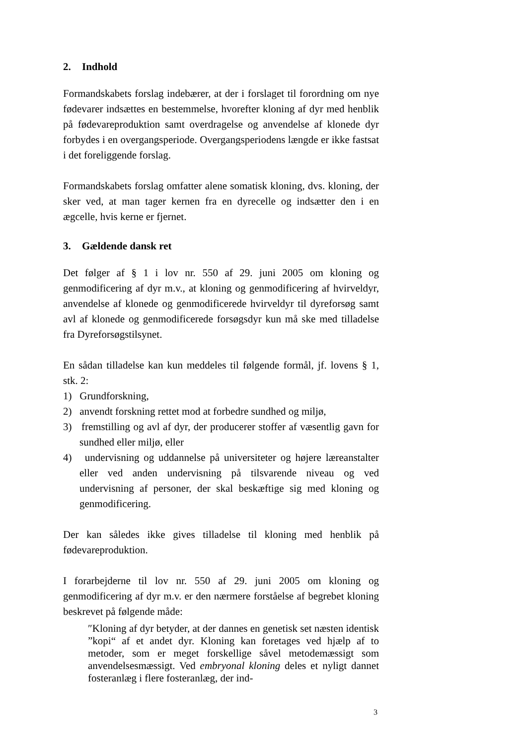2. Indhold
Formandskabets forslag indebærer, at der i forslaget til forordning om nye fødevarer indsættes en bestemmelse, hvorefter kloning af dyr med henblik på fødevareproduktion samt overdragelse og anvendelse af klonede dyr forbydes i en overgangsperiode. Overgangsperiodens længde er ikke fastsat i det foreliggende forslag.
Formandskabets forslag omfatter alene somatisk kloning, dvs. kloning, der sker ved, at man tager kernen fra en dyrecelle og indsætter den i en ægcelle, hvis kerne er fjernet.
3. Gældende dansk ret
Det følger af § 1 i lov nr. 550 af 29. juni 2005 om kloning og genmodificering af dyr m.v., at kloning og genmodificering af hvirveldyr, anvendelse af klonede og genmodificerede hvirveldyr til dyreforsøg samt avl af klonede og genmodificerede forsøgsdyr kun må ske med tilladelse fra Dyreforsøgstilsynet.
En sådan tilladelse kan kun meddeles til følgende formål, jf. lovens § 1, stk. 2:
1) Grundforskning,
2) anvendt forskning rettet mod at forbedre sundhed og miljø,
3) fremstilling og avl af dyr, der producerer stoffer af væsentlig gavn for sundhed eller miljø, eller
4) undervisning og uddannelse på universiteter og højere læreanstalter eller ved anden undervisning på tilsvarende niveau og ved undervisning af personer, der skal beskæftige sig med kloning og genmodificering.
Der kan således ikke gives tilladelse til kloning med henblik på fødevareproduktion.
I forarbejderne til lov nr. 550 af 29. juni 2005 om kloning og genmodificering af dyr m.v. er den nærmere forståelse af begrebet kloning beskrevet på følgende måde:
″Kloning af dyr betyder, at der dannes en genetisk set næsten identisk ”kopi“ af et andet dyr. Kloning kan foretages ved hjælp af to metoder, som er meget forskellige såvel metodemæssigt som anvendelsesmæssigt. Ved embryonal kloning deles et nyligt dannet fosteranlæg i flere fosteranlæg, der ind-
3